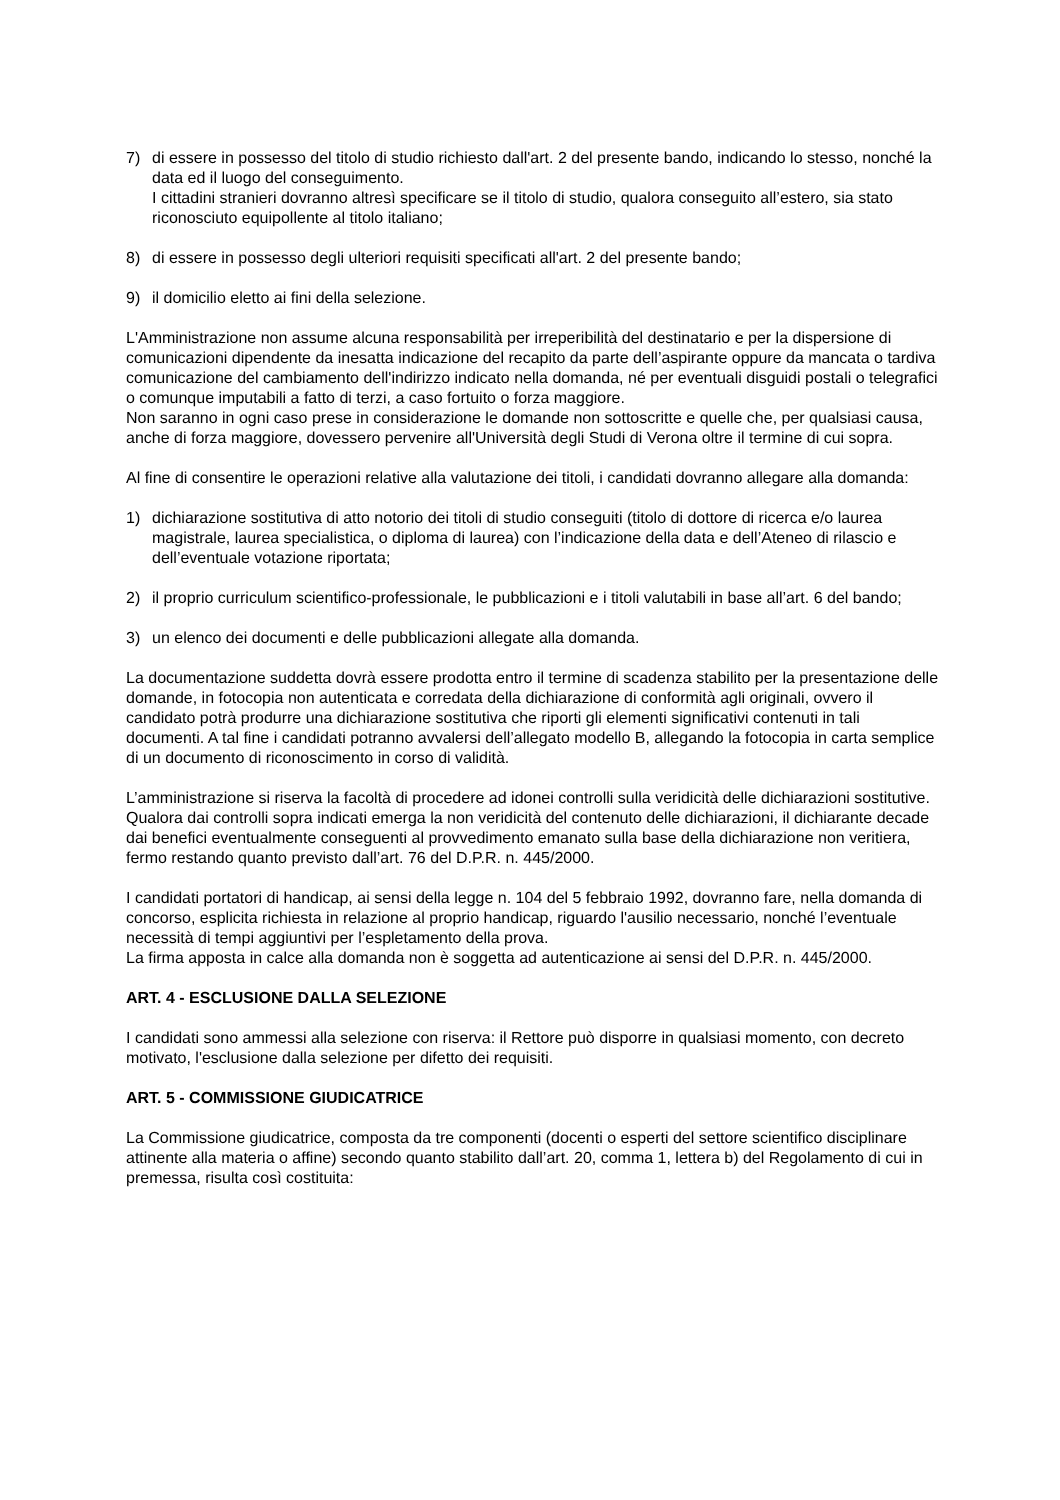7) di essere in possesso del titolo di studio richiesto dall'art. 2 del presente bando, indicando lo stesso, nonché la data ed il luogo del conseguimento.
I cittadini stranieri dovranno altresì specificare se il titolo di studio, qualora conseguito all’estero, sia stato riconosciuto equipollente al titolo italiano;
8) di essere in possesso degli ulteriori requisiti specificati all'art. 2 del presente bando;
9) il domicilio eletto ai fini della selezione.
L'Amministrazione non assume alcuna responsabilità per irreperibilità del destinatario e per la dispersione di comunicazioni dipendente da inesatta indicazione del recapito da parte dell’aspirante oppure da mancata o tardiva comunicazione del cambiamento dell'indirizzo indicato nella domanda, né per eventuali disguidi postali o telegrafici o comunque imputabili a fatto di terzi, a caso fortuito o forza maggiore.
Non saranno in ogni caso prese in considerazione le domande non sottoscritte e quelle che, per qualsiasi causa, anche di forza maggiore, dovessero pervenire all'Università degli Studi di Verona oltre il termine di cui sopra.
Al fine di consentire le operazioni relative alla valutazione dei titoli, i candidati dovranno allegare alla domanda:
1) dichiarazione sostitutiva di atto notorio dei titoli di studio conseguiti (titolo di dottore di ricerca e/o laurea magistrale, laurea specialistica, o diploma di laurea) con l’indicazione della data e dell’Ateneo di rilascio e dell’eventuale votazione riportata;
2) il proprio curriculum scientifico-professionale, le pubblicazioni e i titoli valutabili in base all’art. 6 del bando;
3) un elenco dei documenti e delle pubblicazioni allegate alla domanda.
La documentazione suddetta dovrà essere prodotta entro il termine di scadenza stabilito per la presentazione delle domande, in fotocopia non autenticata e corredata della dichiarazione di conformità agli originali, ovvero il candidato potrà produrre una dichiarazione sostitutiva che riporti gli elementi significativi contenuti in tali documenti. A tal fine i candidati potranno avvalersi dell’allegato modello B, allegando la fotocopia in carta semplice di un documento di riconoscimento in corso di validità.
L’amministrazione si riserva la facoltà di procedere ad idonei controlli sulla veridicità delle dichiarazioni sostitutive. Qualora dai controlli sopra indicati emerga la non veridicità del contenuto delle dichiarazioni, il dichiarante decade dai benefici eventualmente conseguenti al provvedimento emanato sulla base della dichiarazione non veritiera, fermo restando quanto previsto dall’art. 76 del D.P.R. n. 445/2000.
I candidati portatori di handicap, ai sensi della legge n. 104 del 5 febbraio 1992, dovranno fare, nella domanda di concorso, esplicita richiesta in relazione al proprio handicap, riguardo l'ausilio necessario, nonché l’eventuale necessità di tempi aggiuntivi per l’espletamento della prova.
La firma apposta in calce alla domanda non è soggetta ad autenticazione ai sensi del D.P.R. n. 445/2000.
ART. 4 - ESCLUSIONE DALLA SELEZIONE
I candidati sono ammessi alla selezione con riserva: il Rettore può disporre in qualsiasi momento, con decreto motivato, l'esclusione dalla selezione per difetto dei requisiti.
ART. 5 - COMMISSIONE GIUDICATRICE
La Commissione giudicatrice, composta da tre componenti (docenti o esperti del settore scientifico disciplinare attinente alla materia o affine) secondo quanto stabilito dall’art. 20, comma 1, lettera b) del Regolamento di cui in premessa, risulta così costituita: